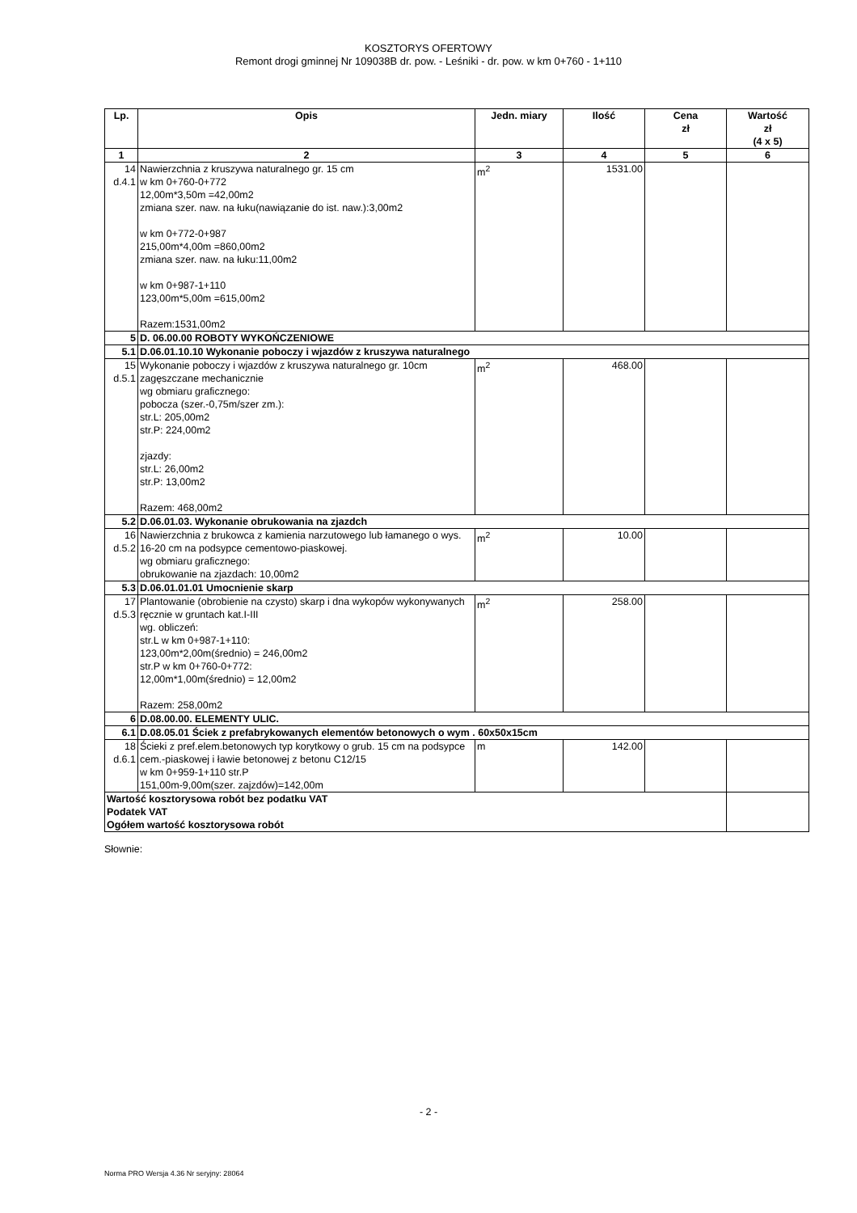KOSZTORYS OFERTOWY
Remont drogi gminnej Nr 109038B dr. pow. - Leśniki - dr. pow. w km 0+760 - 1+110
| Lp. | Opis | Jedn. miary | Ilość | Cena zł | Wartość zł (4 x 5) |
| --- | --- | --- | --- | --- | --- |
| 1 | 2 | 3 | 4 | 5 | 6 |
| 14 d.4.1 | Nawierzchnia z kruszywa naturalnego gr. 15 cm w km 0+760-0+772 12,00m*3,50m =42,00m2 zmiana szer. naw. na łuku(nawiązanie do ist. naw.):3,00m2 w km 0+772-0+987 215,00m*4,00m =860,00m2 zmiana szer. naw. na łuku:11,00m2 w km 0+987-1+110 123,00m*5,00m =615,00m2 Razem:1531,00m2 | m<sup>2</sup> | 1531.00 | | |
| 5 | D. 06.00.00 ROBOTY WYKOŃCZENIOWE | | | | |
| 5.1 | D.06.01.10.10 Wykonanie poboczy i wjazdów z kruszywa naturalnego | | | | |
| 15 d.5.1 | Wykonanie poboczy i wjazdów z kruszywa naturalnego gr. 10cm zagęszczane mechanicznie wg obmiaru graficznego: pobocza (szer.-0,75m/szer zm.): str.L: 205,00m2 str.P: 224,00m2 zjazdy: str.L: 26,00m2 str.P: 13,00m2 Razem: 468,00m2 | m<sup>2</sup> | 468.00 | | |
| 5.2 | D.06.01.03. Wykonanie obrukowania na zjazdch | | | | |
| 16 d.5.2 | Nawierzchnia z brukowca z kamienia narzutowego lub łamanego o wys. 16-20 cm na podsypce cementowo-piaskowej. wg obmiaru graficznego: obrukowanie na zjazdach: 10,00m2 | m<sup>2</sup> | 10.00 | | |
| 5.3 | D.06.01.01.01 Umocnienie skarp | | | | |
| 17 d.5.3 | Plantowanie (obrobienie na czysto) skarp i dna wykopów wykonywanych ręcznie w gruntach kat.I-III wg. obliczeń: str.L w km 0+987-1+110: 123,00m*2,00m(średnio) = 246,00m2 str.P w km 0+760-0+772: 12,00m*1,00m(średnio) = 12,00m2 Razem: 258,00m2 | m<sup>2</sup> | 258.00 | | |
| 6 | D.08.00.00. ELEMENTY ULIC. | | | | |
| 6.1 | D.08.05.01 Ściek z prefabrykowanych elementów betonowych o wym . 60x50x15cm | | | | |
| 18 d.6.1 | Ścieki z pref.elem.betonowych typ korytkowy o grub. 15 cm na podsypce cem.-piaskowej i ławie betonowej z betonu C12/15 w km 0+959-1+110 str.P 151,00m-9,00m(szer. zajzdów)=142,00m | m | 142.00 | | |
| Wartość kosztorysowa robót bez podatku VAT Podatek VAT Ogółem wartość kosztorysowa robót | | | | | |
Słownie:
- 2 -
Norma PRO Wersja 4.36 Nr seryjny: 28064